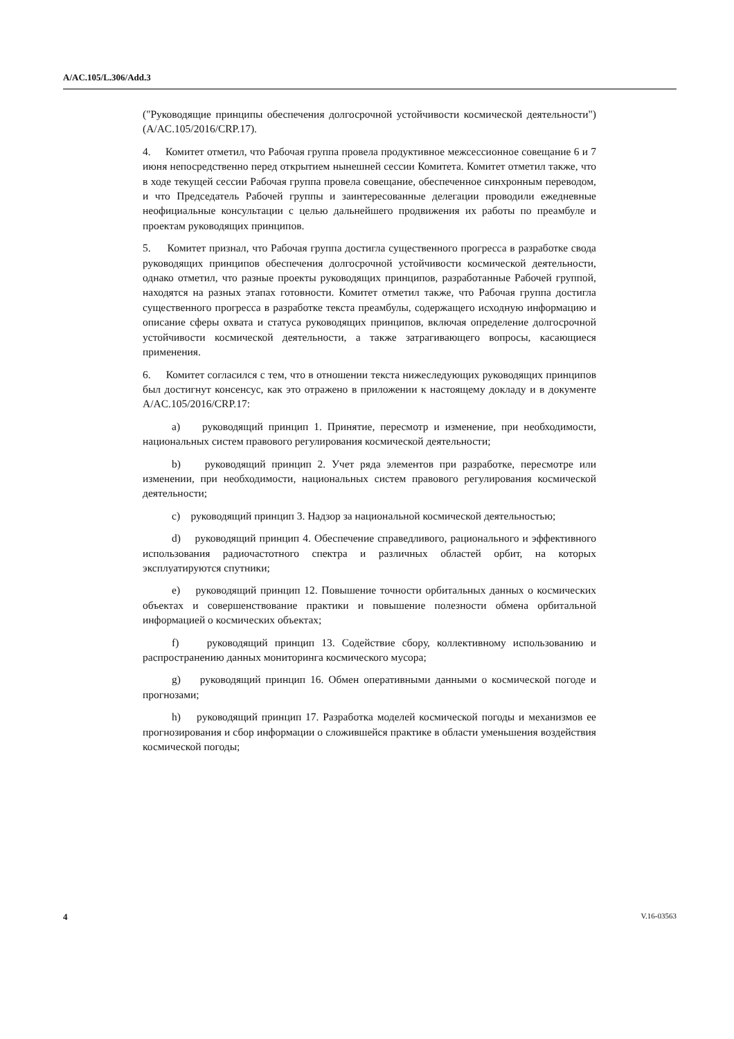A/AC.105/L.306/Add.3
("Руководящие принципы обеспечения долгосрочной устойчивости космической деятельности") (A/AC.105/2016/CRP.17).
4. Комитет отметил, что Рабочая группа провела продуктивное межсессионное совещание 6 и 7 июня непосредственно перед открытием нынешней сессии Комитета. Комитет отметил также, что в ходе текущей сессии Рабочая группа провела совещание, обеспеченное синхронным переводом, и что Председатель Рабочей группы и заинтересованные делегации проводили ежедневные неофициальные консультации с целью дальнейшего продвижения их работы по преамбуле и проектам руководящих принципов.
5. Комитет признал, что Рабочая группа достигла существенного прогресса в разработке свода руководящих принципов обеспечения долгосрочной устойчивости космической деятельности, однако отметил, что разные проекты руководящих принципов, разработанные Рабочей группой, находятся на разных этапах готовности. Комитет отметил также, что Рабочая группа достигла существенного прогресса в разработке текста преамбулы, содержащего исходную информацию и описание сферы охвата и статуса руководящих принципов, включая определение долгосрочной устойчивости космической деятельности, а также затрагивающего вопросы, касающиеся применения.
6. Комитет согласился с тем, что в отношении текста нижеследующих руководящих принципов был достигнут консенсус, как это отражено в приложении к настоящему докладу и в документе A/AC.105/2016/CRP.17:
a) руководящий принцип 1. Принятие, пересмотр и изменение, при необходимости, национальных систем правового регулирования космической деятельности;
b) руководящий принцип 2. Учет ряда элементов при разработке, пересмотре или изменении, при необходимости, национальных систем правового регулирования космической деятельности;
c) руководящий принцип 3. Надзор за национальной космической деятельностью;
d) руководящий принцип 4. Обеспечение справедливого, рационального и эффективного использования радиочастотного спектра и различных областей орбит, на которых эксплуатируются спутники;
e) руководящий принцип 12. Повышение точности орбитальных данных о космических объектах и совершенствование практики и повышение полезности обмена орбитальной информацией о космических объектах;
f) руководящий принцип 13. Содействие сбору, коллективному использованию и распространению данных мониторинга космического мусора;
g) руководящий принцип 16. Обмен оперативными данными о космической погоде и прогнозами;
h) руководящий принцип 17. Разработка моделей космической погоды и механизмов ее прогнозирования и сбор информации о сложившейся практике в области уменьшения воздействия космической погоды;
4 V.16-03563